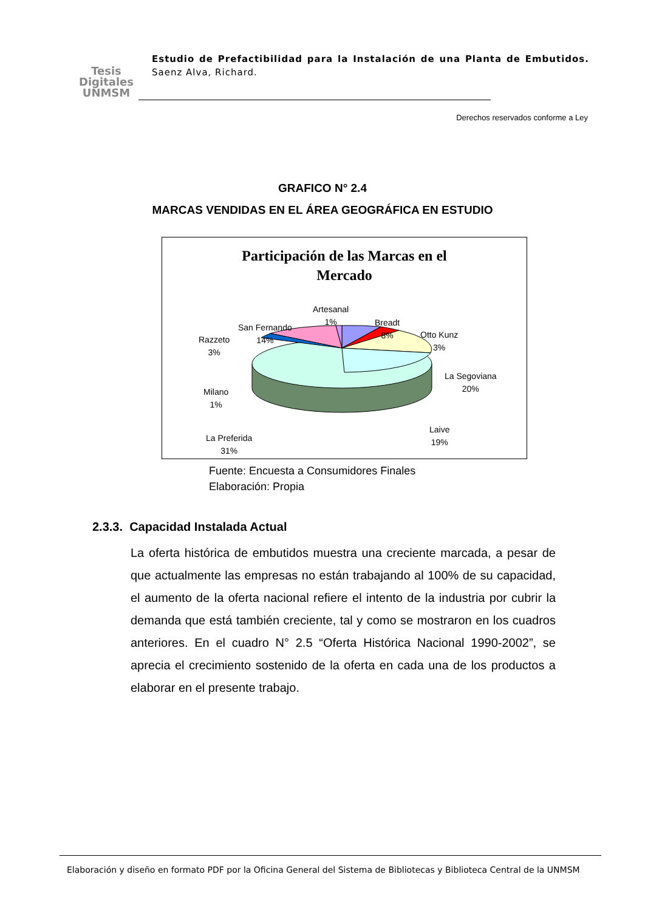Tesis
Digitales
UNMSM
Estudio de Prefactibilidad para la Instalación de una Planta de Embutidos. Saenz Alva, Richard.
Derechos reservados conforme a Ley
GRAFICO N° 2.4
MARCAS VENDIDAS EN EL ÁREA GEOGRÁFICA EN ESTUDIO
Participación de las Marcas en el
Mercado
Artesanal
1%
Breadt
8%
Otto Kunz
3%
La Segoviana
20%
Laive
19%
La Preferida
31%
Milano
1%
Razzeto
3%
San Fernando
14%
Fuente: Encuesta a Consumidores Finales
Elaboración: Propia
2.3.3. Capacidad Instalada Actual
La oferta histórica de embutidos muestra una creciente marcada, a pesar de que actualmente las empresas no están trabajando al 100% de su capacidad, el aumento de la oferta nacional refiere el intento de la industria por cubrir la demanda que está también creciente, tal y como se mostraron en los cuadros anteriores. En el cuadro N° 2.5 “Oferta Histórica Nacional 1990-2002”, se aprecia el crecimiento sostenido de la oferta en cada una de los productos a elaborar en el presente trabajo.
Elaboración y diseño en formato PDF por la Oficina General del Sistema de Bibliotecas y Biblioteca Central de la UNMSM